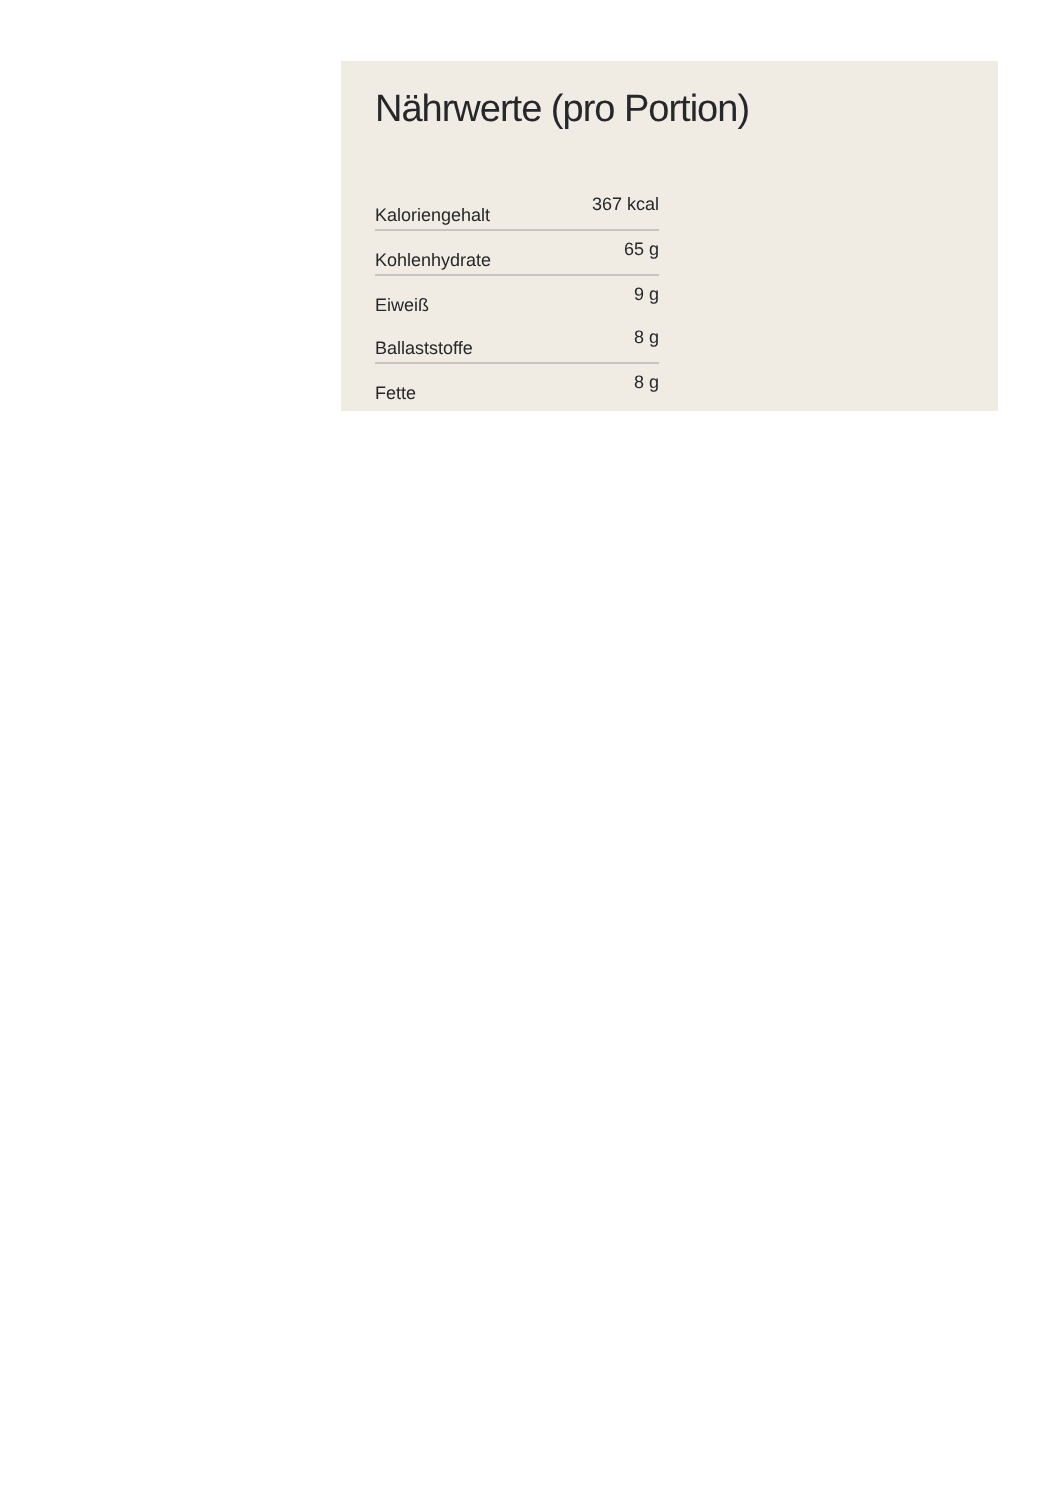Nährwerte (pro Portion)
| Kaloriengehalt | 367 kcal |
| Kohlenhydrate | 65 g |
| Eiweiß | 9 g |
| Ballaststoffe | 8 g |
| Fette | 8 g |